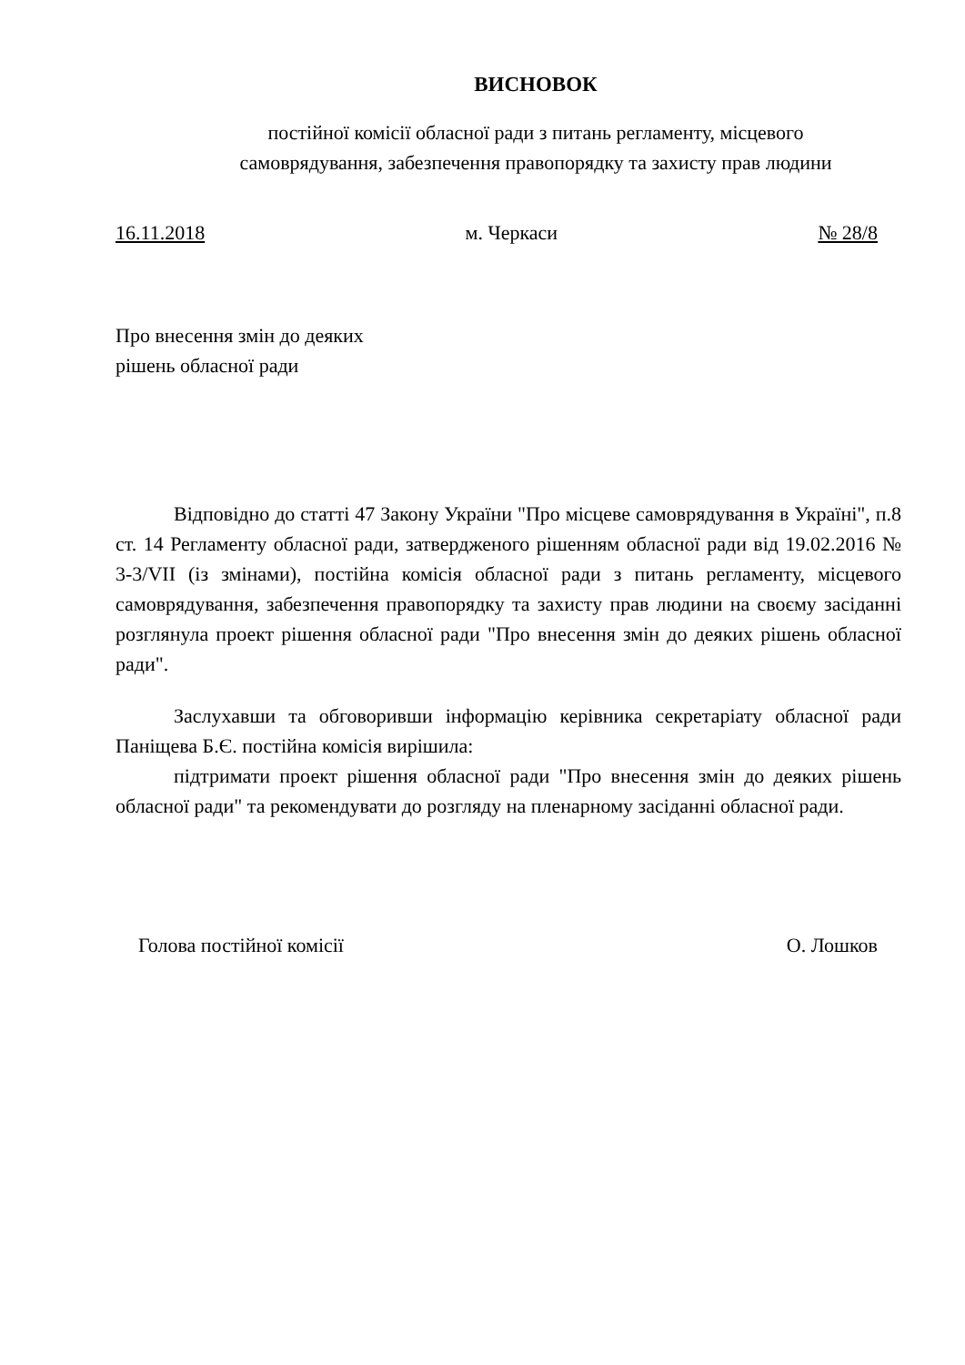ВИСНОВОК
постійної комісії обласної ради з питань регламенту, місцевого
самоврядування, забезпечення правопорядку та захисту прав людини
16.11.2018 м. Черкаси № 28/8
Про внесення змін до деяких
рішень обласної ради
Відповідно до статті 47 Закону України "Про місцеве самоврядування в Україні", п.8 ст. 14 Регламенту обласної ради, затвердженого рішенням обласної ради від 19.02.2016 № 3-3/VII (із змінами), постійна комісія обласної ради з питань регламенту, місцевого самоврядування, забезпечення правопорядку та захисту прав людини на своєму засіданні розглянула проект рішення обласної ради "Про внесення змін до деяких рішень обласної ради".
Заслухавши та обговоривши інформацію керівника секретаріату обласної ради Паніщева Б.Є. постійна комісія вирішила:
підтримати проект рішення обласної ради "Про внесення змін до деяких рішень обласної ради" та рекомендувати до розгляду на пленарному засіданні обласної ради.
Голова постійної комісії О. Лошков